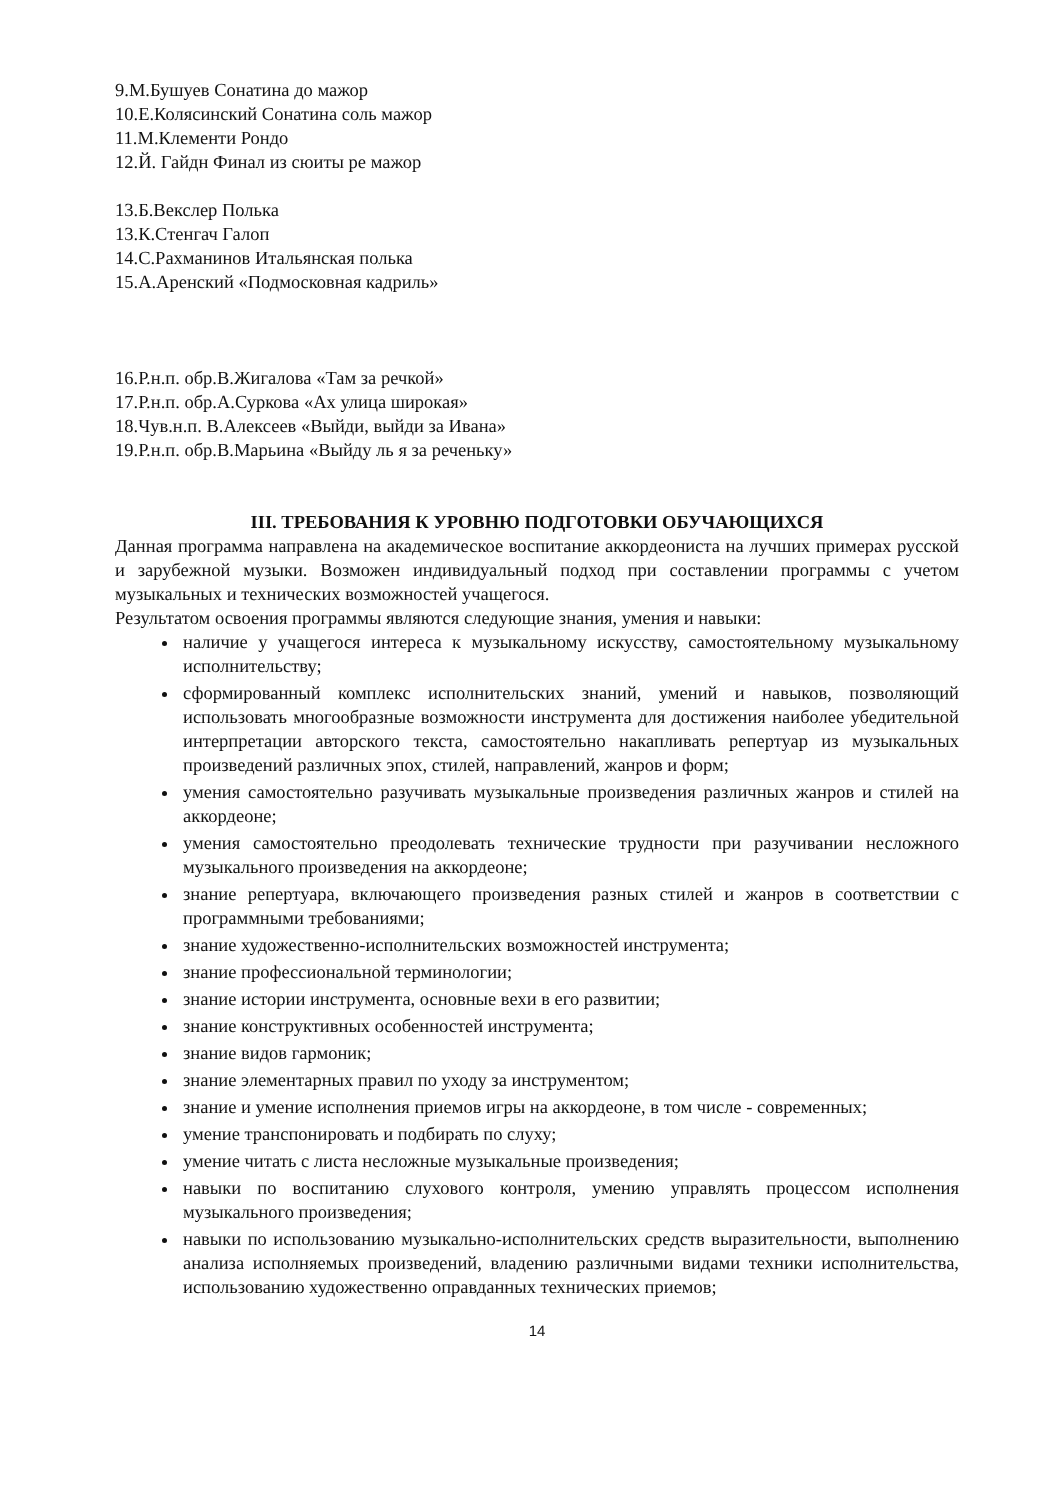9.М.Бушуев Сонатина до мажор
10.Е.Колясинский Сонатина соль мажор
11.М.Клементи Рондо
12.Й. Гайдн Финал из сюиты ре мажор
13.Б.Векслер Полька
13.К.Стенгач Галоп
14.С.Рахманинов Итальянская полька
15.А.Аренский «Подмосковная кадриль»
16.Р.н.п. обр.В.Жигалова «Там за речкой»
17.Р.н.п. обр.А.Суркова «Ах улица широкая»
18.Чув.н.п. В.Алексеев «Выйди, выйди за Ивана»
19.Р.н.п. обр.В.Марьина «Выйду ль я за реченьку»
III. ТРЕБОВАНИЯ К УРОВНЮ ПОДГОТОВКИ ОБУЧАЮЩИХСЯ
Данная программа направлена на академическое воспитание аккордеониста на лучших примерах русской и зарубежной музыки. Возможен индивидуальный подход при составлении программы с учетом музыкальных и технических возможностей учащегося.
Результатом освоения программы являются следующие знания, умения и навыки:
наличие у учащегося интереса к музыкальному искусству, самостоятельному музыкальному исполнительству;
сформированный комплекс исполнительских знаний, умений и навыков, позволяющий использовать многообразные возможности инструмента для достижения наиболее убедительной интерпретации авторского текста, самостоятельно накапливать репертуар из музыкальных произведений различных эпох, стилей, направлений, жанров и форм;
умения самостоятельно разучивать музыкальные произведения различных жанров и стилей на аккордеоне;
умения самостоятельно преодолевать технические трудности при разучивании несложного музыкального произведения на аккордеоне;
знание репертуара, включающего произведения разных стилей и жанров в соответствии с программными требованиями;
знание художественно-исполнительских возможностей инструмента;
знание профессиональной терминологии;
знание истории инструмента, основные вехи в его развитии;
знание конструктивных особенностей инструмента;
знание видов гармоник;
знание элементарных правил по уходу за инструментом;
знание и умение исполнения приемов игры на аккордеоне, в том числе - современных;
умение транспонировать и подбирать по слуху;
умение читать с листа несложные музыкальные произведения;
навыки по воспитанию слухового контроля, умению управлять процессом исполнения музыкального произведения;
навыки по использованию музыкально-исполнительских средств выразительности, выполнению анализа исполняемых произведений, владению различными видами техники исполнительства, использованию художественно оправданных технических приемов;
14